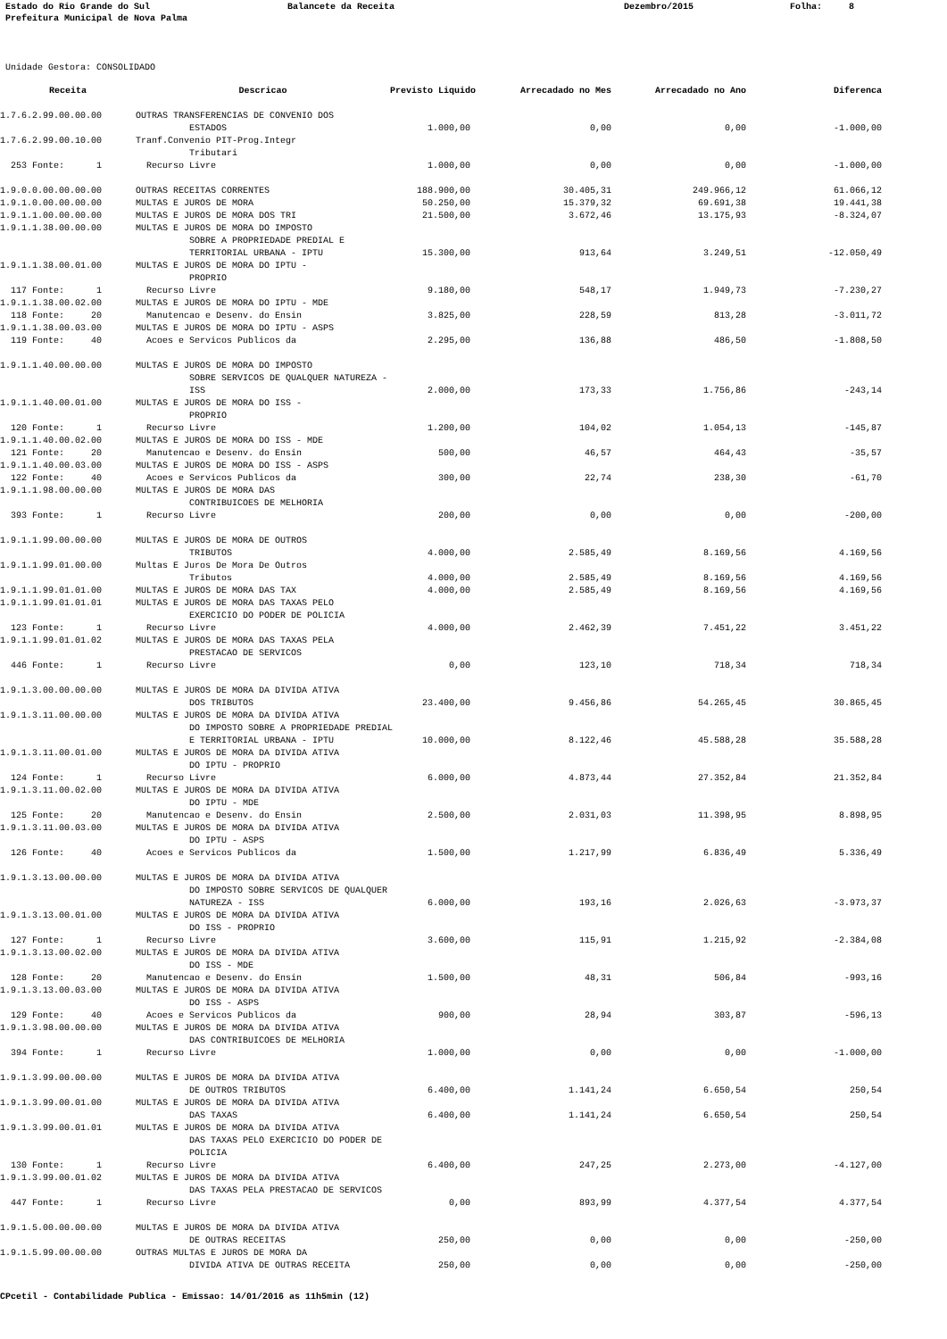Estado do Rio Grande do Sul
Balancete da Receita
Dezembro/2015
Folha: 8
Prefeitura Municipal de Nova Palma
Unidade Gestora: CONSOLIDADO
| Receita | Descricao | Previsto Liquido | Arrecadado no Mes | Arrecadado no Ano | Diferenca |
| --- | --- | --- | --- | --- | --- |
| 1.7.6.2.99.00.00.00 | OUTRAS TRANSFERENCIAS DE CONVENIO DOS | | | | |
| | ESTADOS | 1.000,00 | 0,00 | 0,00 | -1.000,00 |
| 1.7.6.2.99.00.10.00 | Tranf.Convenio PIT-Prog.Integr | | | | |
| | Tributari | | | | |
| 253 Fonte: 1 | Recurso Livre | 1.000,00 | 0,00 | 0,00 | -1.000,00 |
| 1.9.0.0.00.00.00.00 | OUTRAS RECEITAS CORRENTES | 188.900,00 | 30.405,31 | 249.966,12 | 61.066,12 |
| 1.9.1.0.00.00.00.00 | MULTAS E JUROS DE MORA | 50.250,00 | 15.379,32 | 69.691,38 | 19.441,38 |
| 1.9.1.1.00.00.00.00 | MULTAS E JUROS DE MORA DOS TRI | 21.500,00 | 3.672,46 | 13.175,93 | -8.324,07 |
| 1.9.1.1.38.00.00.00 | MULTAS E JUROS DE MORA DO IMPOSTO | | | | |
| | SOBRE A PROPRIEDADE PREDIAL E | | | | |
| | TERRITORIAL URBANA - IPTU | 15.300,00 | 913,64 | 3.249,51 | -12.050,49 |
| 1.9.1.1.38.00.01.00 | MULTAS E JUROS DE MORA DO IPTU - | | | | |
| | PROPRIO | | | | |
| 117 Fonte: 1 | Recurso Livre | 9.180,00 | 548,17 | 1.949,73 | -7.230,27 |
| 1.9.1.1.38.00.02.00 | MULTAS E JUROS DE MORA DO IPTU - MDE | | | | |
| 118 Fonte: 20 | Manutencao e Desenv. do Ensin | 3.825,00 | 228,59 | 813,28 | -3.011,72 |
| 1.9.1.1.38.00.03.00 | MULTAS E JUROS DE MORA DO IPTU - ASPS | | | | |
| 119 Fonte: 40 | Acoes e Servicos Publicos da | 2.295,00 | 136,88 | 486,50 | -1.808,50 |
| 1.9.1.1.40.00.00.00 | MULTAS E JUROS DE MORA DO IMPOSTO | | | | |
| | SOBRE SERVICOS DE QUALQUER NATUREZA - | | | | |
| | ISS | 2.000,00 | 173,33 | 1.756,86 | -243,14 |
| 1.9.1.1.40.00.01.00 | MULTAS E JUROS DE MORA DO ISS - | | | | |
| | PROPRIO | | | | |
| 120 Fonte: 1 | Recurso Livre | 1.200,00 | 104,02 | 1.054,13 | -145,87 |
| 1.9.1.1.40.00.02.00 | MULTAS E JUROS DE MORA DO ISS - MDE | | | | |
| 121 Fonte: 20 | Manutencao e Desenv. do Ensin | 500,00 | 46,57 | 464,43 | -35,57 |
| 1.9.1.1.40.00.03.00 | MULTAS E JUROS DE MORA DO ISS - ASPS | | | | |
| 122 Fonte: 40 | Acoes e Servicos Publicos da | 300,00 | 22,74 | 238,30 | -61,70 |
| 1.9.1.1.98.00.00.00 | MULTAS E JUROS DE MORA DAS | | | | |
| | CONTRIBUICOES DE MELHORIA | | | | |
| 393 Fonte: 1 | Recurso Livre | 200,00 | 0,00 | 0,00 | -200,00 |
| 1.9.1.1.99.00.00.00 | MULTAS E JUROS DE MORA DE OUTROS | | | | |
| | TRIBUTOS | 4.000,00 | 2.585,49 | 8.169,56 | 4.169,56 |
| 1.9.1.1.99.01.00.00 | Multas E Juros De Mora De Outros | | | | |
| | Tributos | 4.000,00 | 2.585,49 | 8.169,56 | 4.169,56 |
| 1.9.1.1.99.01.01.00 | MULTAS E JUROS DE MORA DAS TAX | 4.000,00 | 2.585,49 | 8.169,56 | 4.169,56 |
| 1.9.1.1.99.01.01.01 | MULTAS E JUROS DE MORA DAS TAXAS PELO | | | | |
| | EXERCICIO DO PODER DE POLICIA | | | | |
| 123 Fonte: 1 | Recurso Livre | 4.000,00 | 2.462,39 | 7.451,22 | 3.451,22 |
| 1.9.1.1.99.01.01.02 | MULTAS E JUROS DE MORA DAS TAXAS PELA | | | | |
| | PRESTACAO DE SERVICOS | | | | |
| 446 Fonte: 1 | Recurso Livre | 0,00 | 123,10 | 718,34 | 718,34 |
| 1.9.1.3.00.00.00.00 | MULTAS E JUROS DE MORA DA DIVIDA ATIVA | | | | |
| | DOS TRIBUTOS | 23.400,00 | 9.456,86 | 54.265,45 | 30.865,45 |
| 1.9.1.3.11.00.00.00 | MULTAS E JUROS DE MORA DA DIVIDA ATIVA | | | | |
| | DO IMPOSTO SOBRE A PROPRIEDADE PREDIAL | | | | |
| | E TERRITORIAL URBANA - IPTU | 10.000,00 | 8.122,46 | 45.588,28 | 35.588,28 |
| 1.9.1.3.11.00.01.00 | MULTAS E JUROS DE MORA DA DIVIDA ATIVA | | | | |
| | DO IPTU - PROPRIO | | | | |
| 124 Fonte: 1 | Recurso Livre | 6.000,00 | 4.873,44 | 27.352,84 | 21.352,84 |
| 1.9.1.3.11.00.02.00 | MULTAS E JUROS DE MORA DA DIVIDA ATIVA | | | | |
| | DO IPTU - MDE | | | | |
| 125 Fonte: 20 | Manutencao e Desenv. do Ensin | 2.500,00 | 2.031,03 | 11.398,95 | 8.898,95 |
| 1.9.1.3.11.00.03.00 | MULTAS E JUROS DE MORA DA DIVIDA ATIVA | | | | |
| | DO IPTU - ASPS | | | | |
| 126 Fonte: 40 | Acoes e Servicos Publicos da | 1.500,00 | 1.217,99 | 6.836,49 | 5.336,49 |
| 1.9.1.3.13.00.00.00 | MULTAS E JUROS DE MORA DA DIVIDA ATIVA | | | | |
| | DO IMPOSTO SOBRE SERVICOS DE QUALQUER | | | | |
| | NATUREZA - ISS | 6.000,00 | 193,16 | 2.026,63 | -3.973,37 |
| 1.9.1.3.13.00.01.00 | MULTAS E JUROS DE MORA DA DIVIDA ATIVA | | | | |
| | DO ISS - PROPRIO | | | | |
| 127 Fonte: 1 | Recurso Livre | 3.600,00 | 115,91 | 1.215,92 | -2.384,08 |
| 1.9.1.3.13.00.02.00 | MULTAS E JUROS DE MORA DA DIVIDA ATIVA | | | | |
| | DO ISS - MDE | | | | |
| 128 Fonte: 20 | Manutencao e Desenv. do Ensin | 1.500,00 | 48,31 | 506,84 | -993,16 |
| 1.9.1.3.13.00.03.00 | MULTAS E JUROS DE MORA DA DIVIDA ATIVA | | | | |
| | DO ISS - ASPS | | | | |
| 129 Fonte: 40 | Acoes e Servicos Publicos da | 900,00 | 28,94 | 303,87 | -596,13 |
| 1.9.1.3.98.00.00.00 | MULTAS E JUROS DE MORA DA DIVIDA ATIVA | | | | |
| | DAS CONTRIBUICOES DE MELHORIA | | | | |
| 394 Fonte: 1 | Recurso Livre | 1.000,00 | 0,00 | 0,00 | -1.000,00 |
| 1.9.1.3.99.00.00.00 | MULTAS E JUROS DE MORA DA DIVIDA ATIVA | | | | |
| | DE OUTROS TRIBUTOS | 6.400,00 | 1.141,24 | 6.650,54 | 250,54 |
| 1.9.1.3.99.00.01.00 | MULTAS E JUROS DE MORA DA DIVIDA ATIVA | | | | |
| | DAS TAXAS | 6.400,00 | 1.141,24 | 6.650,54 | 250,54 |
| 1.9.1.3.99.00.01.01 | MULTAS E JUROS DE MORA DA DIVIDA ATIVA | | | | |
| | DAS TAXAS PELO EXERCICIO DO PODER DE | | | | |
| | POLICIA | | | | |
| 130 Fonte: 1 | Recurso Livre | 6.400,00 | 247,25 | 2.273,00 | -4.127,00 |
| 1.9.1.3.99.00.01.02 | MULTAS E JUROS DE MORA DA DIVIDA ATIVA | | | | |
| | DAS TAXAS PELA PRESTACAO DE SERVICOS | | | | |
| 447 Fonte: 1 | Recurso Livre | 0,00 | 893,99 | 4.377,54 | 4.377,54 |
| 1.9.1.5.00.00.00.00 | MULTAS E JUROS DE MORA DA DIVIDA ATIVA | | | | |
| | DE OUTRAS RECEITAS | 250,00 | 0,00 | 0,00 | -250,00 |
| 1.9.1.5.99.00.00.00 | OUTRAS MULTAS E JUROS DE MORA DA | | | | |
| | DIVIDA ATIVA DE OUTRAS RECEITA | 250,00 | 0,00 | 0,00 | -250,00 |
CPcetil - Contabilidade Publica - Emissao: 14/01/2016 as 11h5min (12)